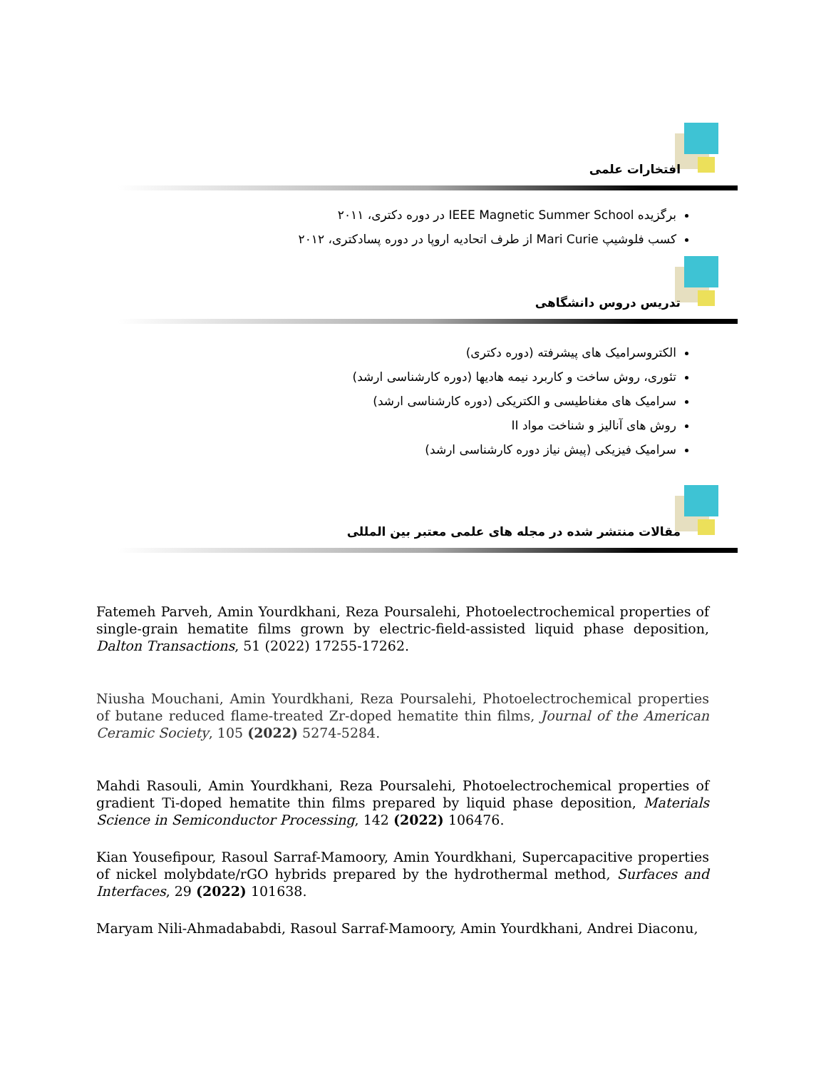افتخارات علمی
برگزیده IEEE Magnetic Summer School در دوره دکتری، ۲۰۱۱
کسب فلوشیپ Mari Curie از طرف اتحادیه اروپا در دوره پسادکتری، ۲۰۱۲
تدریس دروس دانشگاهی
الکتروسرامیک های پیشرفته (دوره دکتری)
تئوری، روش ساخت و کاربرد نیمه هادیها (دوره کارشناسی ارشد)
سرامیک های مغناطیسی و الکتریکی (دوره کارشناسی ارشد)
روش های آنالیز و شناخت مواد II
سرامیک فیزیکی (پیش نیاز دوره کارشناسی ارشد)
مقالات منتشر شده در مجله های علمی معتبر بین المللی
Fatemeh Parveh, Amin Yourdkhani, Reza Poursalehi, Photoelectrochemical properties of single-grain hematite films grown by electric-field-assisted liquid phase deposition, Dalton Transactions, 51 (2022) 17255-17262.
Niusha Mouchani, Amin Yourdkhani, Reza Poursalehi, Photoelectrochemical properties of butane reduced flame-treated Zr-doped hematite thin films, Journal of the American Ceramic Society, 105 (2022) 5274-5284.
Mahdi Rasouli, Amin Yourdkhani, Reza Poursalehi, Photoelectrochemical properties of gradient Ti-doped hematite thin films prepared by liquid phase deposition, Materials Science in Semiconductor Processing, 142 (2022) 106476.
Kian Yousefipour, Rasoul Sarraf-Mamoory, Amin Yourdkhani, Supercapacitive properties of nickel molybdate/rGO hybrids prepared by the hydrothermal method, Surfaces and Interfaces, 29 (2022) 101638.
Maryam Nili-Ahmadababdi, Rasoul Sarraf-Mamoory, Amin Yourdkhani, Andrei Diaconu,